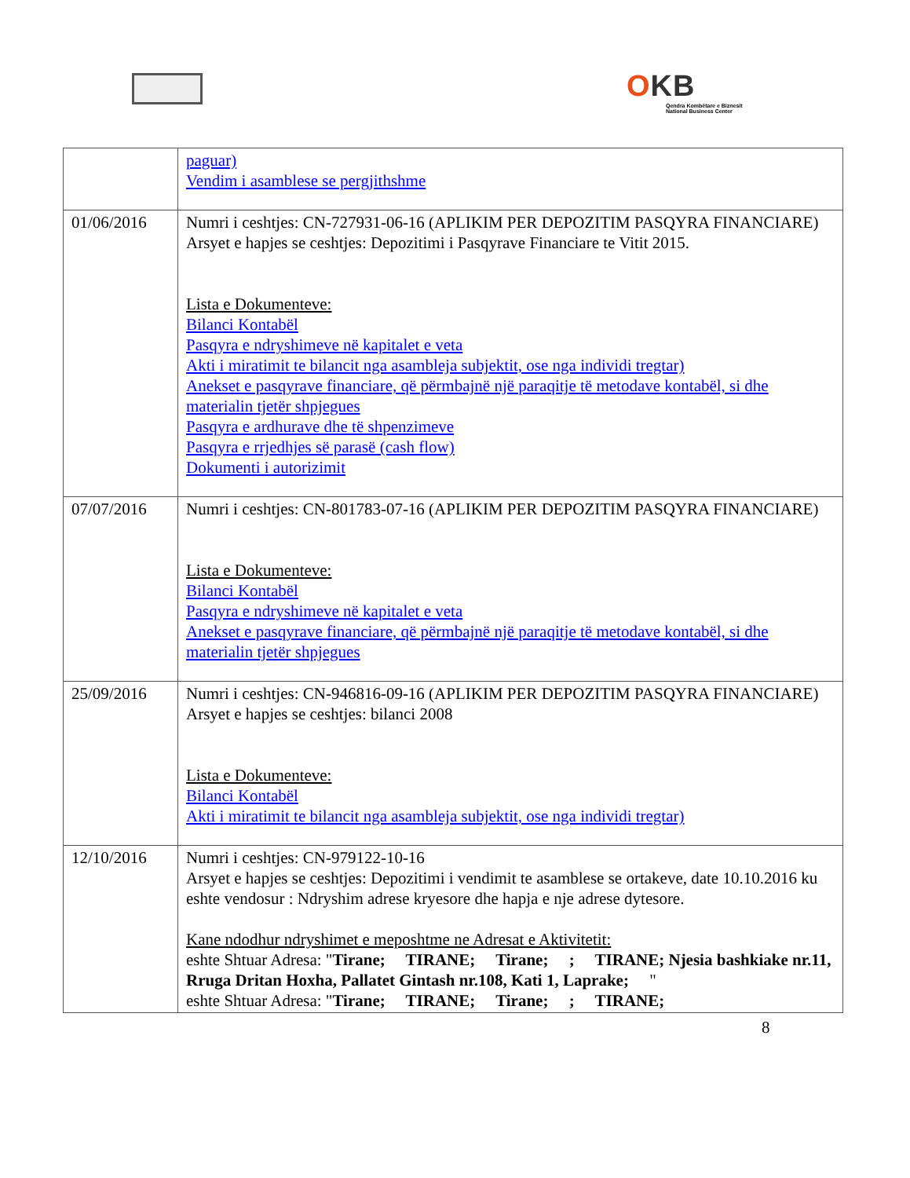OKB
Qendra Kombëtare e Biznesit
National Business Center
| | paguar) Vendim i asamblese se pergjithshme |
| 01/06/2016 | Numri i ceshtjes: CN-727931-06-16 (APLIKIM PER DEPOZITIM PASQYRA FINANCIARE) Arsyet e hapjes se ceshtjes: Depozitimi i Pasqyrave Financiare te Vitit 2015. Lista e Dokumenteve: Bilanci Kontabël Pasqyra e ndryshimeve në kapitalet e veta Akti i miratimit te bilancit nga asambleja subjektit, ose nga individi tregtar) Anekset e pasqyrave financiare, që përmbajnë një paraqitje të metodave kontabël, si dhe materialin tjetër shpjegues Pasqyra e ardhurave dhe të shpenzimeve Pasqyra e rrjedhjes së parasë (cash flow) Dokumenti i autorizimit |
| 07/07/2016 | Numri i ceshtjes: CN-801783-07-16 (APLIKIM PER DEPOZITIM PASQYRA FINANCIARE) Lista e Dokumenteve: Bilanci Kontabël Pasqyra e ndryshimeve në kapitalet e veta Anekset e pasqyrave financiare, që përmbajnë një paraqitje të metodave kontabël, si dhe materialin tjetër shpjegues |
| 25/09/2016 | Numri i ceshtjes: CN-946816-09-16 (APLIKIM PER DEPOZITIM PASQYRA FINANCIARE) Arsyet e hapjes se ceshtjes: bilanci 2008 Lista e Dokumenteve: Bilanci Kontabël Akti i miratimit te bilancit nga asambleja subjektit, ose nga individi tregtar) |
| 12/10/2016 | Numri i ceshtjes: CN-979122-10-16 Arsyet e hapjes se ceshtjes: Depozitimi i vendimit te asamblese se ortakeve, date 10.10.2016 ku eshte vendosur : Ndryshim adrese kryesore dhe hapja e nje adrese dytesore. Kane ndodhur ndryshimet e meposhtme ne Adresat e Aktivitetit: eshte Shtuar Adresa: " Tirane; TIRANE; Tirane; ; TIRANE; Njesia bashkiake nr.11, Rruga Dritan Hoxha, Pallatet Gintash nr.108, Kati 1, Laprake; " eshte Shtuar Adresa: " Tirane; TIRANE; Tirane; ; TIRANE; |
8